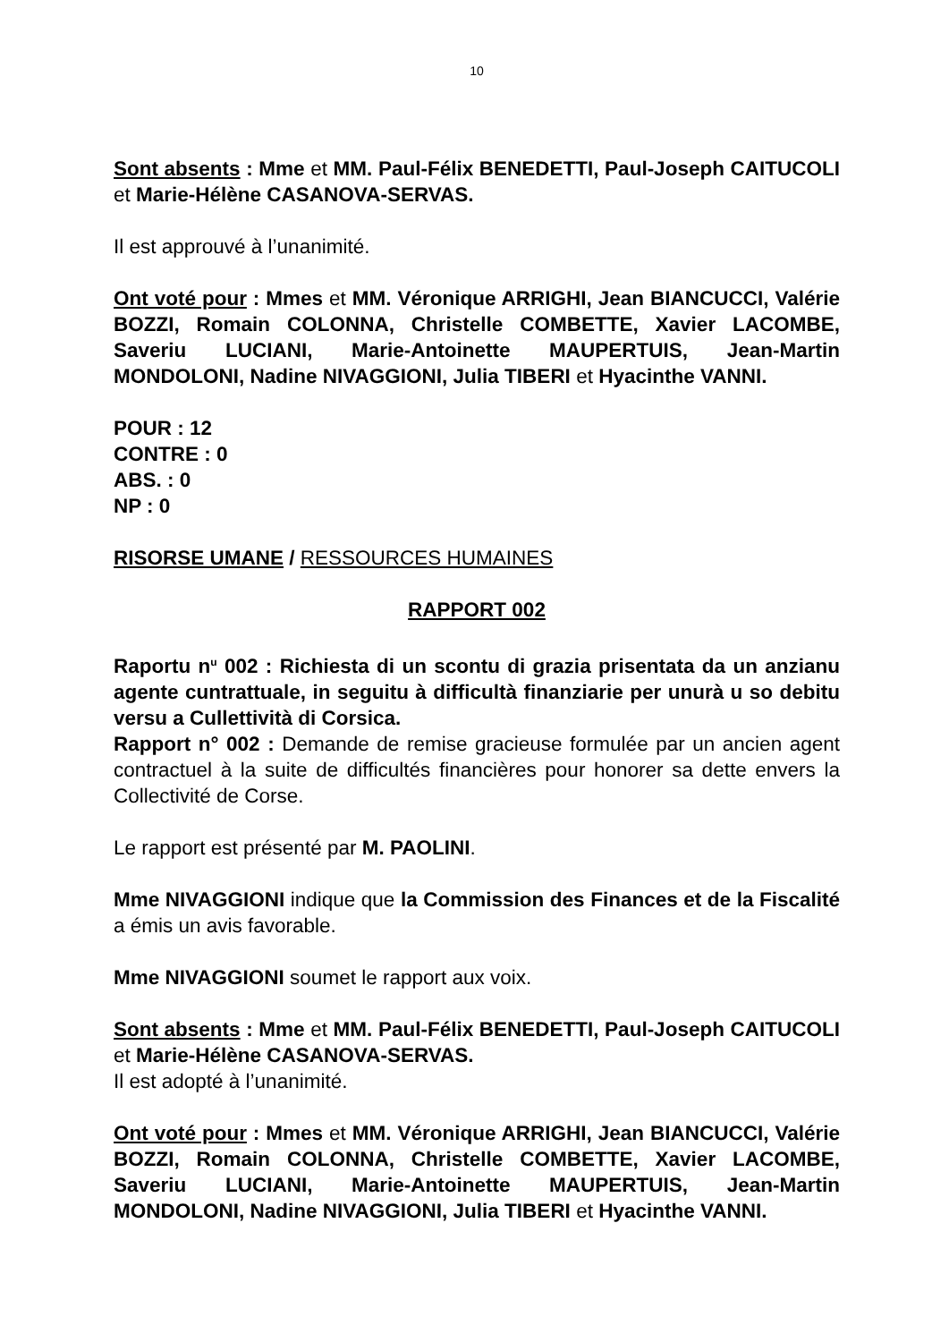10
Sont absents : Mme et MM. Paul-Félix BENEDETTI, Paul-Joseph CAITUCOLI et Marie-Hélène CASANOVA-SERVAS.
Il est approuvé à l’unanimité.
Ont voté pour : Mmes et MM. Véronique ARRIGHI, Jean BIANCUCCI, Valérie BOZZI, Romain COLONNA, Christelle COMBETTE, Xavier LACOMBE, Saveriu LUCIANI, Marie-Antoinette MAUPERTUIS, Jean-Martin MONDOLONI, Nadine NIVAGGIONI, Julia TIBERI et Hyacinthe VANNI.
POUR : 12
CONTRE : 0
ABS. : 0
NP : 0
RISORSE UMANE / RESSOURCES HUMAINES
RAPPORT 002
Raportu n<sup>u</sup> 002 : Richiesta di un scontu di grazia prisentata da un anzianu agente cuntrattuale, in seguitu à difficultà finanziarie per unurà u so debitu versu a Cullettività di Corsica.
Rapport n° 002 : Demande de remise gracieuse formulée par un ancien agent contractuel à la suite de difficultés financières pour honorer sa dette envers la Collectivité de Corse.
Le rapport est présenté par M. PAOLINI.
Mme NIVAGGIONI indique que la Commission des Finances et de la Fiscalité a émis un avis favorable.
Mme NIVAGGIONI soumet le rapport aux voix.
Sont absents : Mme et MM. Paul-Félix BENEDETTI, Paul-Joseph CAITUCOLI et Marie-Hélène CASANOVA-SERVAS.
Il est adopté à l’unanimité.
Ont voté pour : Mmes et MM. Véronique ARRIGHI, Jean BIANCUCCI, Valérie BOZZI, Romain COLONNA, Christelle COMBETTE, Xavier LACOMBE, Saveriu LUCIANI, Marie-Antoinette MAUPERTUIS, Jean-Martin MONDOLONI, Nadine NIVAGGIONI, Julia TIBERI et Hyacinthe VANNI.